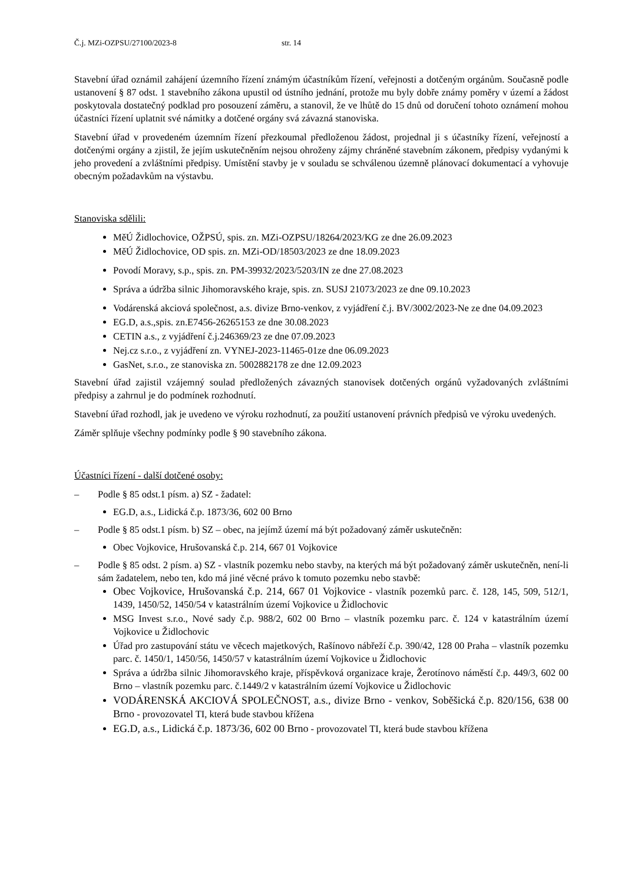Č.j. MZi-OZPSU/27100/2023-8 str. 14
Stavební úřad oznámil zahájení územního řízení známým účastníkům řízení, veřejnosti a dotčeným orgánům. Současně podle ustanovení § 87 odst. 1 stavebního zákona upustil od ústního jednání, protože mu byly dobře známy poměry v území a žádost poskytovala dostatečný podklad pro posouzení záměru, a stanovil, že ve lhůtě do 15 dnů od doručení tohoto oznámení mohou účastníci řízení uplatnit své námitky a dotčené orgány svá závazná stanoviska.
Stavební úřad v provedeném územním řízení přezkoumal předloženou žádost, projednal ji s účastníky řízení, veřejností a dotčenými orgány a zjistil, že jejím uskutečněním nejsou ohroženy zájmy chráněné stavebním zákonem, předpisy vydanými k jeho provedení a zvláštními předpisy. Umístění stavby je v souladu se schválenou územně plánovací dokumentací a vyhovuje obecným požadavkům na výstavbu.
Stanoviska sdělili:
MěÚ Židlochovice, OŽPSÚ, spis. zn. MZi-OZPSU/18264/2023/KG ze dne 26.09.2023
MěÚ Židlochovice, OD spis. zn. MZi-OD/18503/2023 ze dne 18.09.2023
Povodí Moravy, s.p., spis. zn. PM-39932/2023/5203/IN ze dne 27.08.2023
Správa a údržba silnic Jihomoravského kraje, spis. zn. SUSJ 21073/2023 ze dne 09.10.2023
Vodárenská akciová společnost, a.s. divize Brno-venkov, z vyjádření č.j. BV/3002/2023-Ne ze dne 04.09.2023
EG.D, a.s.,spis. zn.E7456-26265153 ze dne 30.08.2023
CETIN a.s., z vyjádření č.j.246369/23 ze dne 07.09.2023
Nej.cz s.r.o., z vyjádření zn. VYNEJ-2023-11465-01ze dne 06.09.2023
GasNet, s.r.o., ze stanoviska zn. 5002882178 ze dne 12.09.2023
Stavební úřad zajistil vzájemný soulad předložených závazných stanovisek dotčených orgánů vyžadovaných zvláštními předpisy a zahrnul je do podmínek rozhodnutí.
Stavební úřad rozhodl, jak je uvedeno ve výroku rozhodnutí, za použití ustanovení právních předpisů ve výroku uvedených.
Záměr splňuje všechny podmínky podle § 90 stavebního zákona.
Účastníci řízení - další dotčené osoby:
– Podle § 85 odst.1 písm. a) SZ - žadatel:
EG.D, a.s., Lidická č.p. 1873/36, 602 00 Brno
– Podle § 85 odst.1 písm. b) SZ – obec, na jejímž území má být požadovaný záměr uskutečněn:
Obec Vojkovice, Hrušovanská č.p. 214, 667 01 Vojkovice
– Podle § 85 odst. 2 písm. a) SZ - vlastník pozemku nebo stavby, na kterých má být požadovaný záměr uskutečněn, není-li sám žadatelem, nebo ten, kdo má jiné věcné právo k tomuto pozemku nebo stavbě:
Obec Vojkovice, Hrušovanská č.p. 214, 667 01 Vojkovice - vlastník pozemků parc. č. 128, 145, 509, 512/1, 1439, 1450/52, 1450/54 v katastrálním území Vojkovice u Židlochovic
MSG Invest s.r.o., Nové sady č.p. 988/2, 602 00 Brno – vlastník pozemku parc. č. 124 v katastrálním území Vojkovice u Židlochovic
Úřad pro zastupování státu ve věcech majetkových, Rašínovo nábřeží č.p. 390/42, 128 00 Praha – vlastník pozemku parc. č. 1450/1, 1450/56, 1450/57 v katastrálním území Vojkovice u Židlochovic
Správa a údržba silnic Jihomoravského kraje, příspěvková organizace kraje, Žerotínovo náměstí č.p. 449/3, 602 00 Brno – vlastník pozemku parc. č.1449/2 v katastrálním území Vojkovice u Židlochovic
VODÁRENSKÁ AKCIOVÁ SPOLEČNOST, a.s., divize Brno - venkov, Soběšická č.p. 820/156, 638 00 Brno - provozovatel TI, která bude stavbou křížena
EG.D, a.s., Lidická č.p. 1873/36, 602 00 Brno - provozovatel TI, která bude stavbou křížena